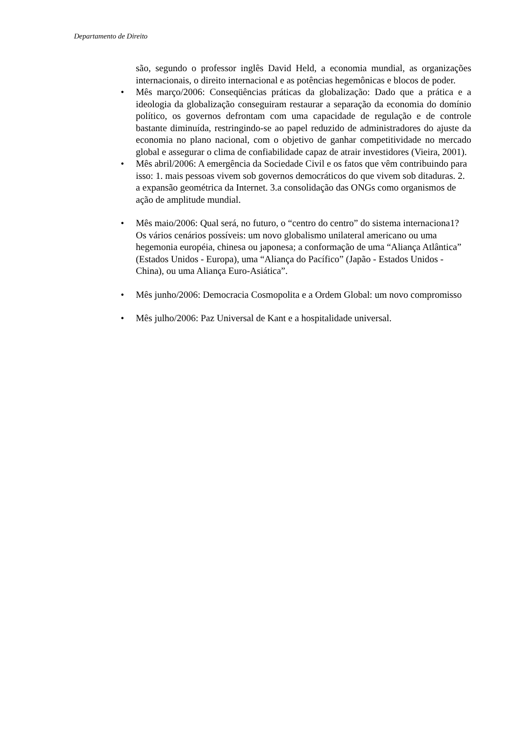Departamento de Direito
são, segundo o professor inglês David Held, a economia mundial, as organizações internacionais, o direito internacional e as potências hegemônicas e blocos de poder.
• Mês março/2006: Conseqüências práticas da globalização: Dado que a prática e a ideologia da globalização conseguiram restaurar a separação da economia do domínio político, os governos defrontam com uma capacidade de regulação e de controle bastante diminuída, restringindo-se ao papel reduzido de administradores do ajuste da economia no plano nacional, com o objetivo de ganhar competitividade no mercado global e assegurar o clima de confiabilidade capaz de atrair investidores (Vieira, 2001).
• Mês abril/2006: A emergência da Sociedade Civil e os fatos que vêm contribuindo para isso: 1. mais pessoas vivem sob governos democráticos do que vivem sob ditaduras. 2. a expansão geométrica da Internet. 3.a consolidação das ONGs como organismos de ação de amplitude mundial.
• Mês maio/2006: Qual será, no futuro, o “centro do centro” do sistema internaciona1? Os vários cenários possíveis: um novo globalismo unilateral americano ou uma hegemonia européia, chinesa ou japonesa; a conformação de uma “Aliança Atlântica” (Estados Unidos - Europa), uma “Aliança do Pacífico” (Japão - Estados Unidos - China), ou uma Aliança Euro-Asiática”.
• Mês junho/2006: Democracia Cosmopolita e a Ordem Global: um novo compromisso
• Mês julho/2006: Paz Universal de Kant e a hospitalidade universal.